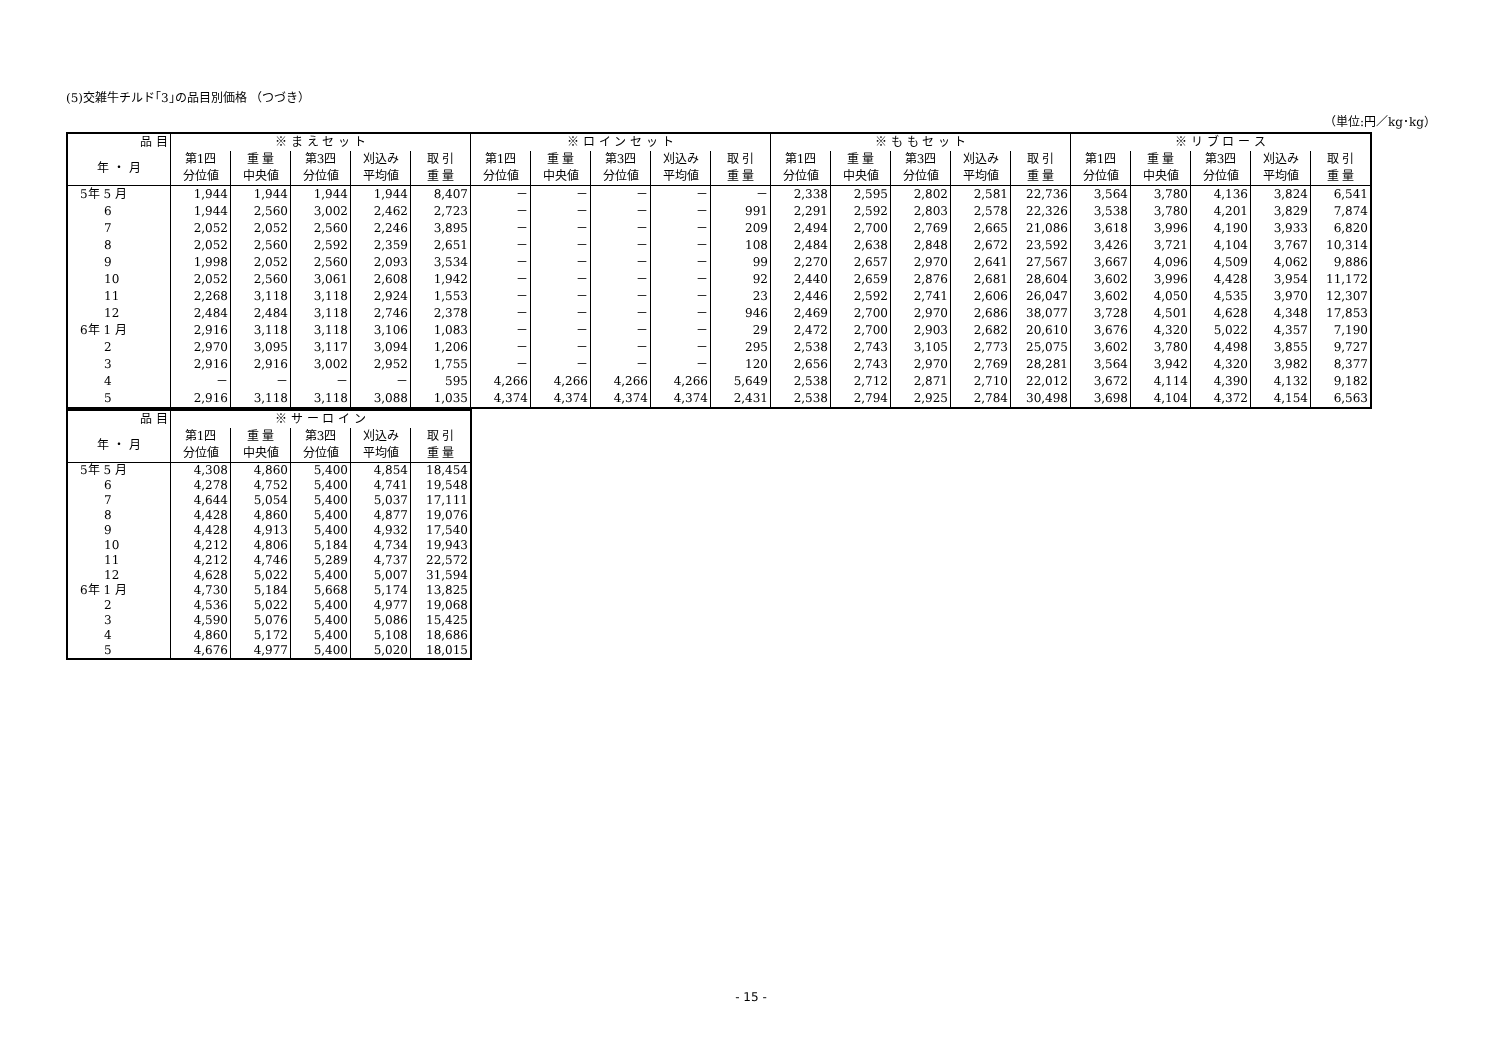(5)交雑牛チルド｢3｣の品目別価格 （つづき）
（単位:円／kg･kg）
| 品 目 | ※ ま え セ ッ ト | | | | | ※ ロ イ ン セ ッ ト | | | | | ※ も も セ ッ ト | | | | | ※ リ ブ ロ ー ス | | | | |
| --- | --- | --- | --- | --- | --- | --- | --- | --- | --- | --- | --- | --- | --- | --- | --- | --- | --- | --- | --- | --- |
| 年 ・ 月 | 第1四 分位値 | 重 量 中央値 | 第3四 分位値 | 刈込み 平均値 | 取 引 重 量 | 第1四 分位値 | 重 量 中央値 | 第3四 分位値 | 刈込み 平均値 | 取 引 重 量 | 第1四 分位値 | 重 量 中央値 | 第3四 分位値 | 刈込み 平均値 | 取 引 重 量 | 第1四 分位値 | 重 量 中央値 | 第3四 分位値 | 刈込み 平均値 | 取 引 重 量 |
| 5年 5 月 | 1,944 | 1,944 | 1,944 | 1,944 | 8,407 | － | － | － | － | － | 2,338 | 2,595 | 2,802 | 2,581 | 22,736 | 3,564 | 3,780 | 4,136 | 3,824 | 6,541 |
| 6 | 1,944 | 2,560 | 3,002 | 2,462 | 2,723 | － | － | － | － | 991 | 2,291 | 2,592 | 2,803 | 2,578 | 22,326 | 3,538 | 3,780 | 4,201 | 3,829 | 7,874 |
| 7 | 2,052 | 2,052 | 2,560 | 2,246 | 3,895 | － | － | － | － | 209 | 2,494 | 2,700 | 2,769 | 2,665 | 21,086 | 3,618 | 3,996 | 4,190 | 3,933 | 6,820 |
| 8 | 2,052 | 2,560 | 2,592 | 2,359 | 2,651 | － | － | － | － | 108 | 2,484 | 2,638 | 2,848 | 2,672 | 23,592 | 3,426 | 3,721 | 4,104 | 3,767 | 10,314 |
| 9 | 1,998 | 2,052 | 2,560 | 2,093 | 3,534 | － | － | － | － | 99 | 2,270 | 2,657 | 2,970 | 2,641 | 27,567 | 3,667 | 4,096 | 4,509 | 4,062 | 9,886 |
| 10 | 2,052 | 2,560 | 3,061 | 2,608 | 1,942 | － | － | － | － | 92 | 2,440 | 2,659 | 2,876 | 2,681 | 28,604 | 3,602 | 3,996 | 4,428 | 3,954 | 11,172 |
| 11 | 2,268 | 3,118 | 3,118 | 2,924 | 1,553 | － | － | － | － | 23 | 2,446 | 2,592 | 2,741 | 2,606 | 26,047 | 3,602 | 4,050 | 4,535 | 3,970 | 12,307 |
| 12 | 2,484 | 2,484 | 3,118 | 2,746 | 2,378 | － | － | － | － | 946 | 2,469 | 2,700 | 2,970 | 2,686 | 38,077 | 3,728 | 4,501 | 4,628 | 4,348 | 17,853 |
| 6年 1 月 | 2,916 | 3,118 | 3,118 | 3,106 | 1,083 | － | － | － | － | 29 | 2,472 | 2,700 | 2,903 | 2,682 | 20,610 | 3,676 | 4,320 | 5,022 | 4,357 | 7,190 |
| 2 | 2,970 | 3,095 | 3,117 | 3,094 | 1,206 | － | － | － | － | 295 | 2,538 | 2,743 | 3,105 | 2,773 | 25,075 | 3,602 | 3,780 | 4,498 | 3,855 | 9,727 |
| 3 | 2,916 | 2,916 | 3,002 | 2,952 | 1,755 | － | － | － | － | 120 | 2,656 | 2,743 | 2,970 | 2,769 | 28,281 | 3,564 | 3,942 | 4,320 | 3,982 | 8,377 |
| 4 | － | － | － | － | 595 | 4,266 | 4,266 | 4,266 | 4,266 | 5,649 | 2,538 | 2,712 | 2,871 | 2,710 | 22,012 | 3,672 | 4,114 | 4,390 | 4,132 | 9,182 |
| 5 | 2,916 | 3,118 | 3,118 | 3,088 | 1,035 | 4,374 | 4,374 | 4,374 | 4,374 | 2,431 | 2,538 | 2,794 | 2,925 | 2,784 | 30,498 | 3,698 | 4,104 | 4,372 | 4,154 | 6,563 |
| 品 目 | ※ サ ー ロ イ ン | | | | |
| --- | --- | --- | --- | --- | --- |
| 年 ・ 月 | 第1四 分位値 | 重 量 中央値 | 第3四 分位値 | 刈込み 平均値 | 取 引 重 量 |
| 5年 5 月 | 4,308 | 4,860 | 5,400 | 4,854 | 18,454 |
| 6 | 4,278 | 4,752 | 5,400 | 4,741 | 19,548 |
| 7 | 4,644 | 5,054 | 5,400 | 5,037 | 17,111 |
| 8 | 4,428 | 4,860 | 5,400 | 4,877 | 19,076 |
| 9 | 4,428 | 4,913 | 5,400 | 4,932 | 17,540 |
| 10 | 4,212 | 4,806 | 5,184 | 4,734 | 19,943 |
| 11 | 4,212 | 4,746 | 5,289 | 4,737 | 22,572 |
| 12 | 4,628 | 5,022 | 5,400 | 5,007 | 31,594 |
| 6年 1 月 | 4,730 | 5,184 | 5,668 | 5,174 | 13,825 |
| 2 | 4,536 | 5,022 | 5,400 | 4,977 | 19,068 |
| 3 | 4,590 | 5,076 | 5,400 | 5,086 | 15,425 |
| 4 | 4,860 | 5,172 | 5,400 | 5,108 | 18,686 |
| 5 | 4,676 | 4,977 | 5,400 | 5,020 | 18,015 |
- 15 -